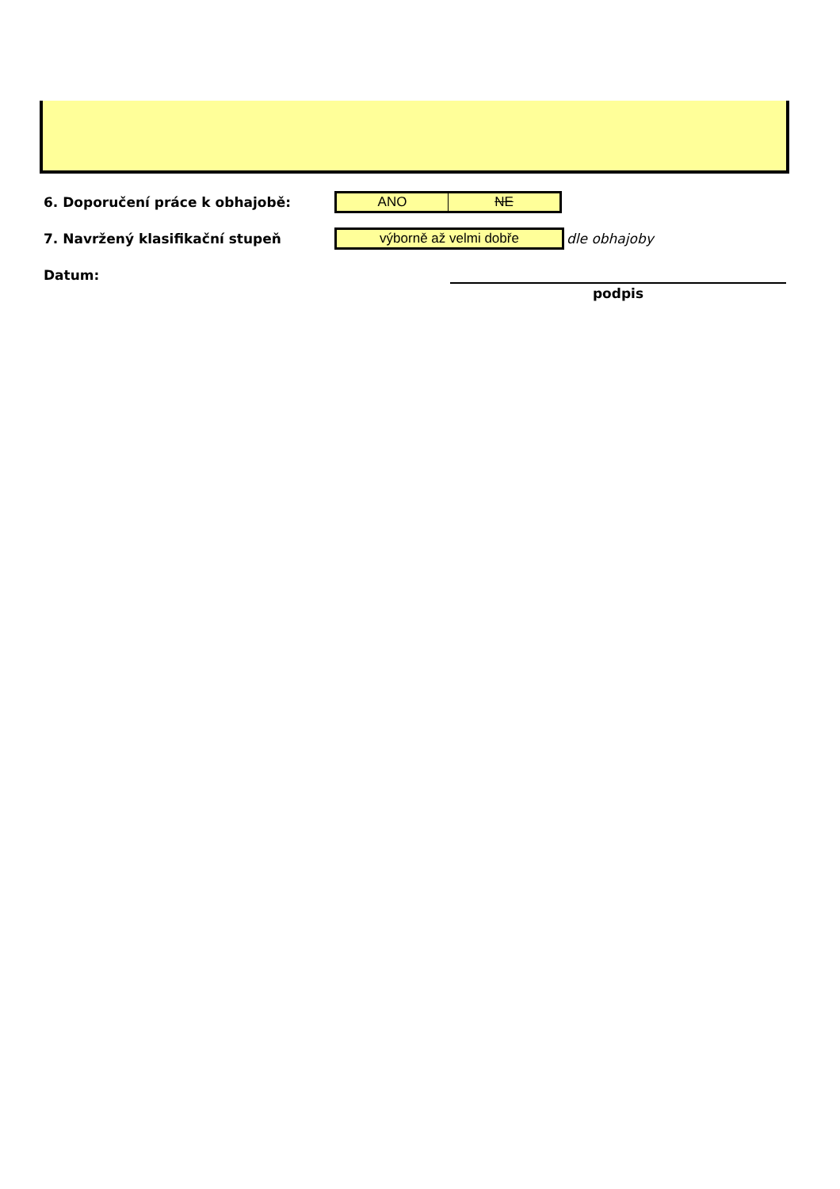6. Doporučení práce k obhajobě:
| ANO | NE |
7. Navržený klasifikační stupeň
| výborně až velmi dobře |
dle obhajoby
Datum:
podpis